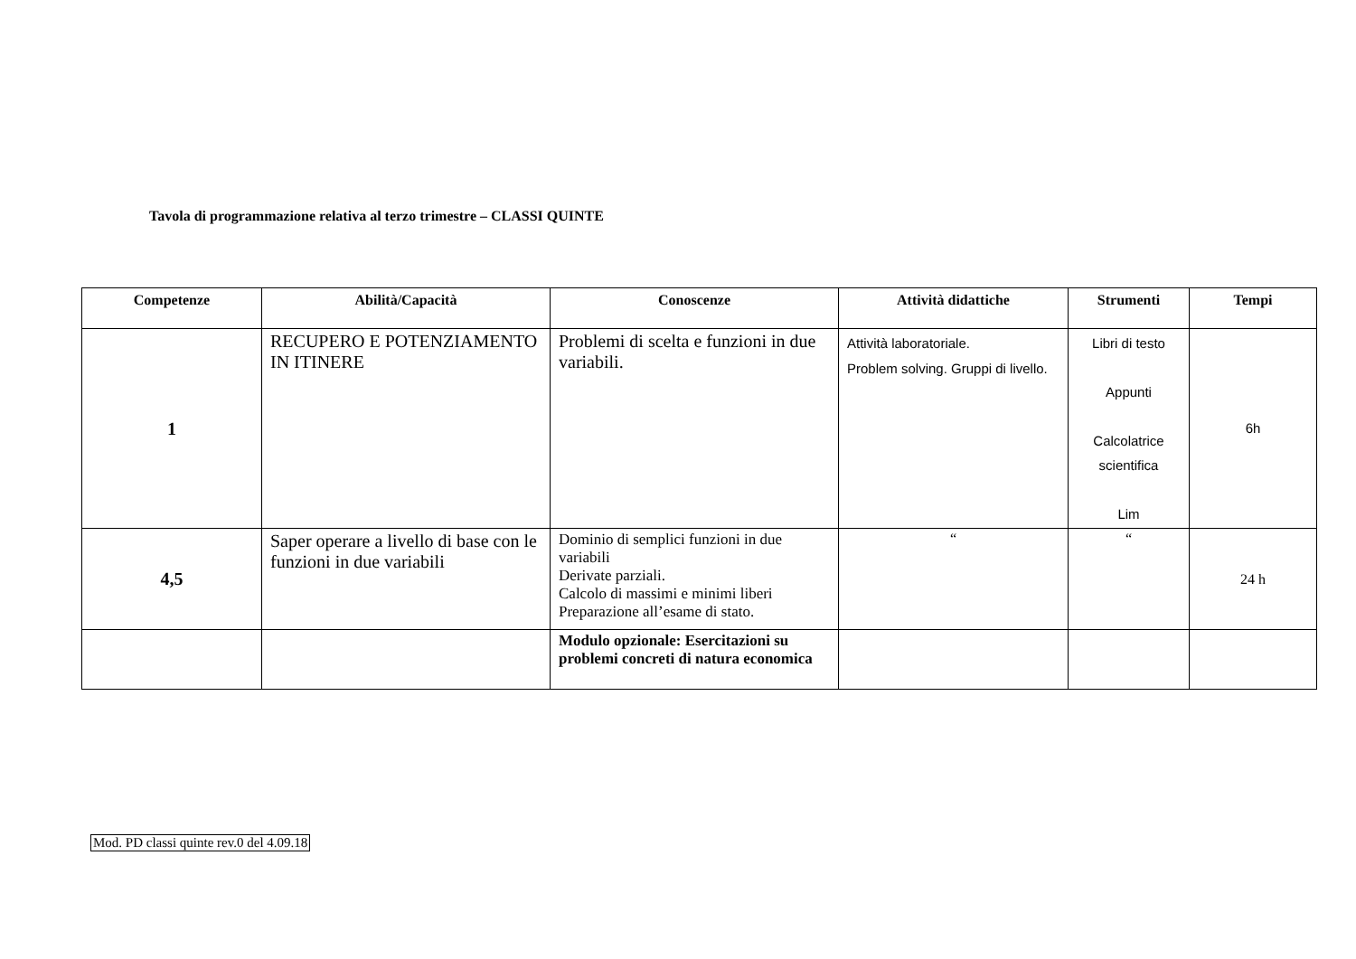Tavola di programmazione relativa al terzo trimestre – CLASSI QUINTE
| Competenze | Abilità/Capacità | Conoscenze | Attività didattiche | Strumenti | Tempi |
| --- | --- | --- | --- | --- | --- |
| 1 | RECUPERO E POTENZIAMENTO IN ITINERE | Problemi di scelta e funzioni in due variabili. | Attività laboratoriale. Problem solving. Gruppi di livello. | Libri di testo Appunti Calcolatrice scientifica Lim | 6h |
| 4,5 | Saper operare a livello di base con le funzioni in due variabili | Dominio di semplici funzioni in due variabili Derivate parziali. Calcolo di massimi e minimi liberi Preparazione all’esame di stato. | “ | “ | 24 h |
| | | Modulo opzionale: Esercitazioni su problemi concreti di natura economica | | | |
Mod. PD classi quinte rev.0 del 4.09.18